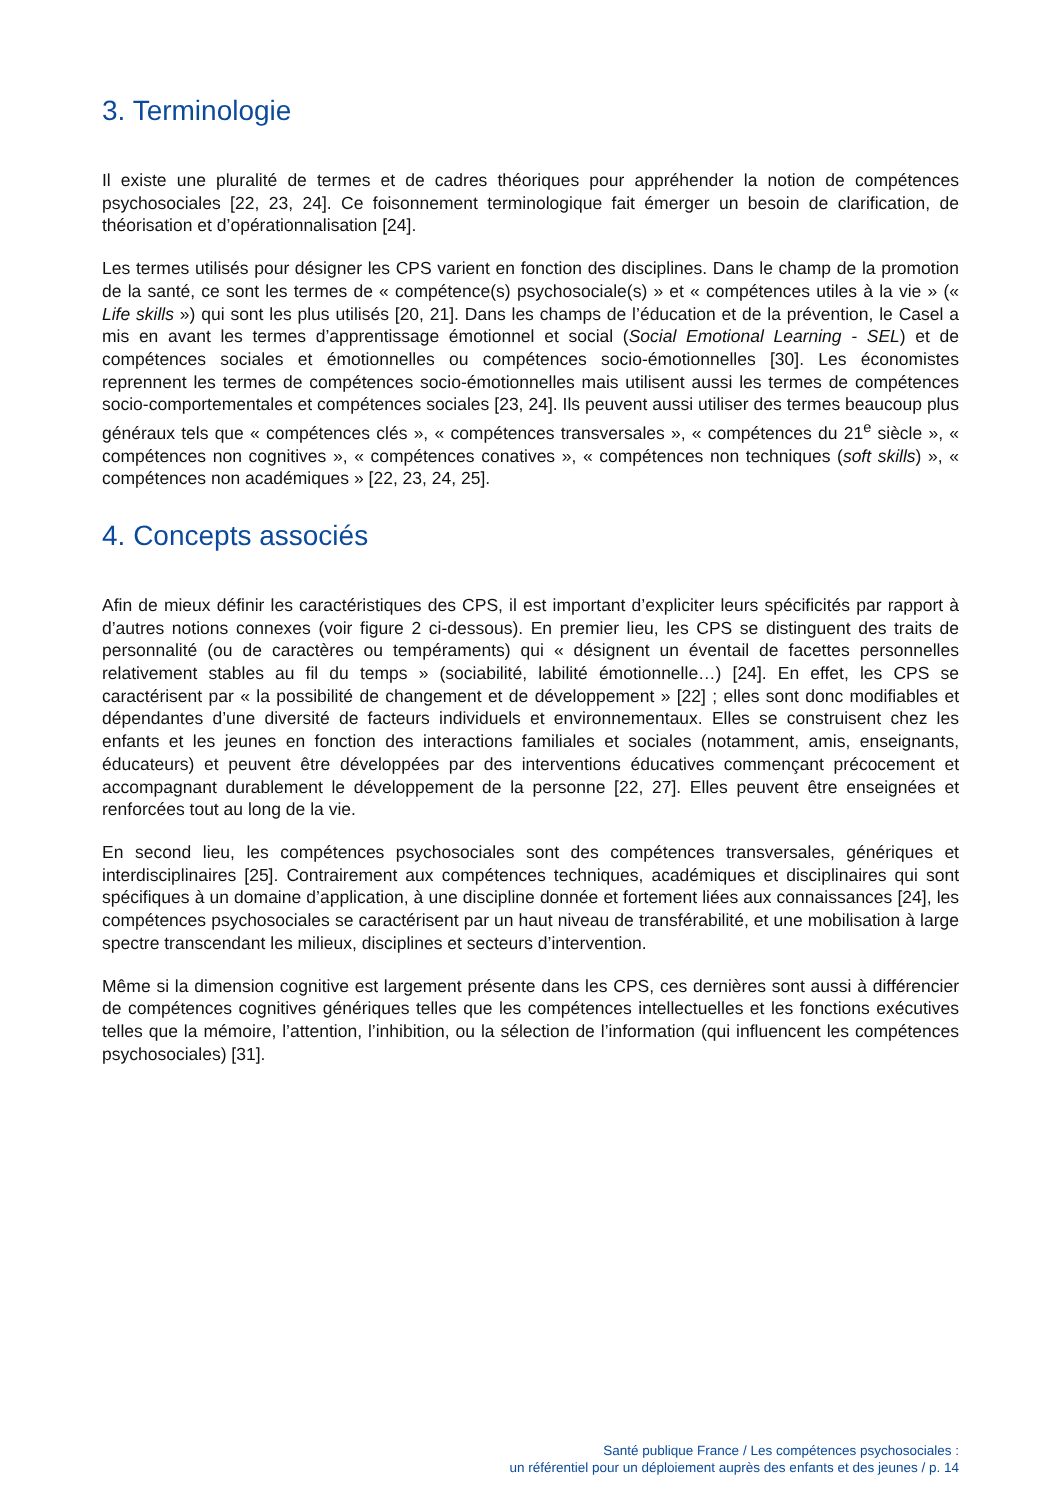3. Terminologie
Il existe une pluralité de termes et de cadres théoriques pour appréhender la notion de compétences psychosociales [22, 23, 24]. Ce foisonnement terminologique fait émerger un besoin de clarification, de théorisation et d’opérationnalisation [24].
Les termes utilisés pour désigner les CPS varient en fonction des disciplines. Dans le champ de la promotion de la santé, ce sont les termes de « compétence(s) psychosociale(s) » et « compétences utiles à la vie » (« Life skills ») qui sont les plus utilisés [20, 21]. Dans les champs de l’éducation et de la prévention, le Casel a mis en avant les termes d’apprentissage émotionnel et social (Social Emotional Learning - SEL) et de compétences sociales et émotionnelles ou compétences socio-émotionnelles [30]. Les économistes reprennent les termes de compétences socio-émotionnelles mais utilisent aussi les termes de compétences socio-comportementales et compétences sociales [23, 24]. Ils peuvent aussi utiliser des termes beaucoup plus généraux tels que « compétences clés », « compétences transversales », « compétences du 21<sup>e</sup> siècle », « compétences non cognitives », « compétences conatives », « compétences non techniques (soft skills) », « compétences non académiques » [22, 23, 24, 25].
4. Concepts associés
Afin de mieux définir les caractéristiques des CPS, il est important d’expliciter leurs spécificités par rapport à d’autres notions connexes (voir figure 2 ci-dessous). En premier lieu, les CPS se distinguent des traits de personnalité (ou de caractères ou tempéraments) qui « désignent un éventail de facettes personnelles relativement stables au fil du temps » (sociabilité, labilité émotionnelle…) [24]. En effet, les CPS se caractérisent par « la possibilité de changement et de développement » [22] ; elles sont donc modifiables et dépendantes d’une diversité de facteurs individuels et environnementaux. Elles se construisent chez les enfants et les jeunes en fonction des interactions familiales et sociales (notamment, amis, enseignants, éducateurs) et peuvent être développées par des interventions éducatives commençant précocement et accompagnant durablement le développement de la personne [22, 27]. Elles peuvent être enseignées et renforcées tout au long de la vie.
En second lieu, les compétences psychosociales sont des compétences transversales, génériques et interdisciplinaires [25]. Contrairement aux compétences techniques, académiques et disciplinaires qui sont spécifiques à un domaine d’application, à une discipline donnée et fortement liées aux connaissances [24], les compétences psychosociales se caractérisent par un haut niveau de transférabilité, et une mobilisation à large spectre transcendant les milieux, disciplines et secteurs d’intervention.
Même si la dimension cognitive est largement présente dans les CPS, ces dernières sont aussi à différencier de compétences cognitives génériques telles que les compétences intellectuelles et les fonctions exécutives telles que la mémoire, l’attention, l’inhibition, ou la sélection de l’information (qui influencent les compétences psychosociales) [31].
Santé publique France / Les compétences psychosociales :
un référentiel pour un déploiement auprès des enfants et des jeunes / p. 14